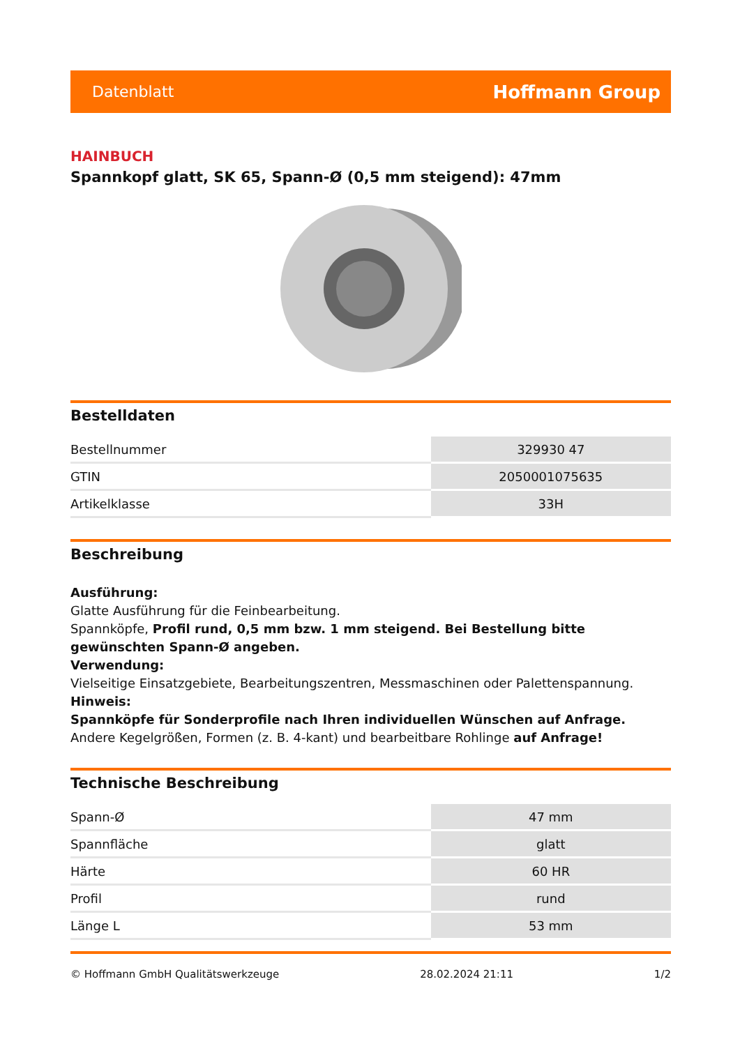Datenblatt Hoffmann Group
HAINBUCH
Spannkopf glatt, SK 65, Spann-Ø (0,5 mm steigend): 47mm
Bestelldaten
| Bestellnummer | 329930 47 |
| GTIN | 2050001075635 |
| Artikelklasse | 33H |
Beschreibung
Ausführung:
Glatte Ausführung für die Feinbearbeitung.
Spannköpfe, Profil rund, 0,5 mm bzw. 1 mm steigend. Bei Bestellung bitte gewünschten Spann-Ø angeben.
Verwendung:
Vielseitige Einsatzgebiete, Bearbeitungszentren, Messmaschinen oder Palettenspannung.
Hinweis:
Spannköpfe für Sonderprofile nach Ihren individuellen Wünschen auf Anfrage.
Andere Kegelgrößen, Formen (z. B. 4-kant) und bearbeitbare Rohlinge auf Anfrage!
Technische Beschreibung
| Spann-Ø | 47 mm |
| Spannfläche | glatt |
| Härte | 60 HR |
| Profil | rund |
| Länge L | 53 mm |
© Hoffmann GmbH Qualitätswerkzeuge 28.02.2024 21:11 1/2